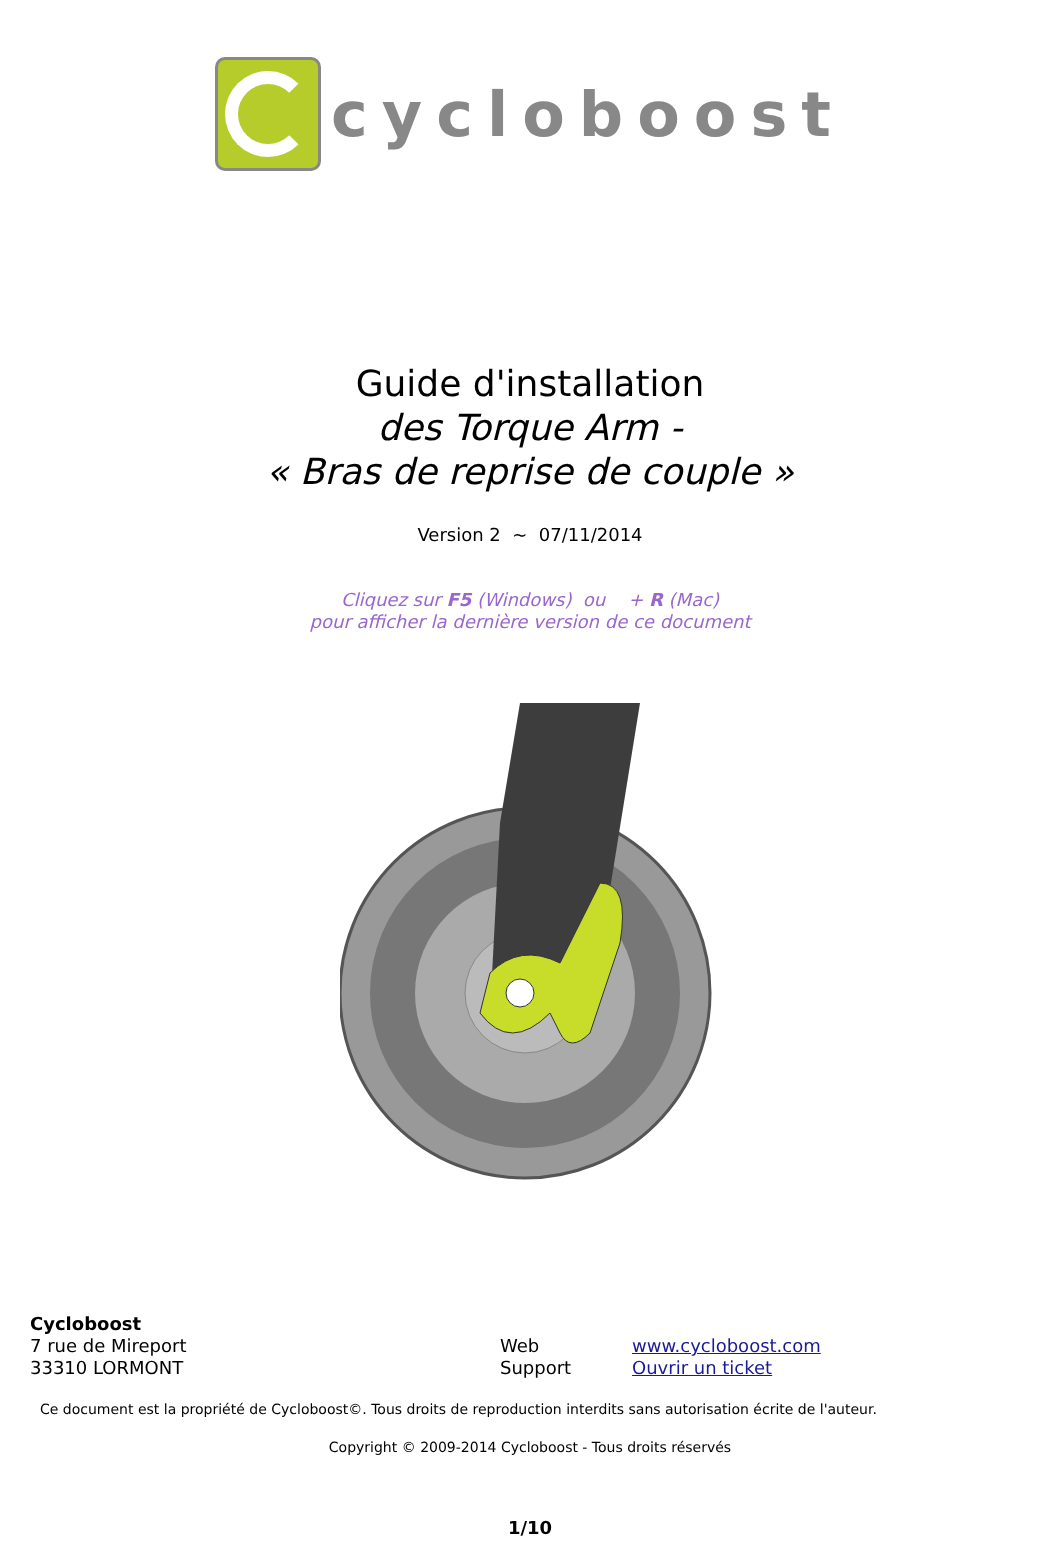cycloboost
Guide d'installation
des Torque Arm -
« Bras de reprise de couple »
Version 2 ~ 07/11/2014
Cliquez sur F5 (Windows) ou + R (Mac)
pour afficher la dernière version de ce document
Cycloboost
7 rue de Mireport
33310 LORMONT
Web
Support
www.cycloboost.com
Ouvrir un ticket
Ce document est la propriété de Cycloboost©. Tous droits de reproduction interdits sans autorisation écrite de l'auteur.
Copyright © 2009-2014 Cycloboost - Tous droits réservés
1/10